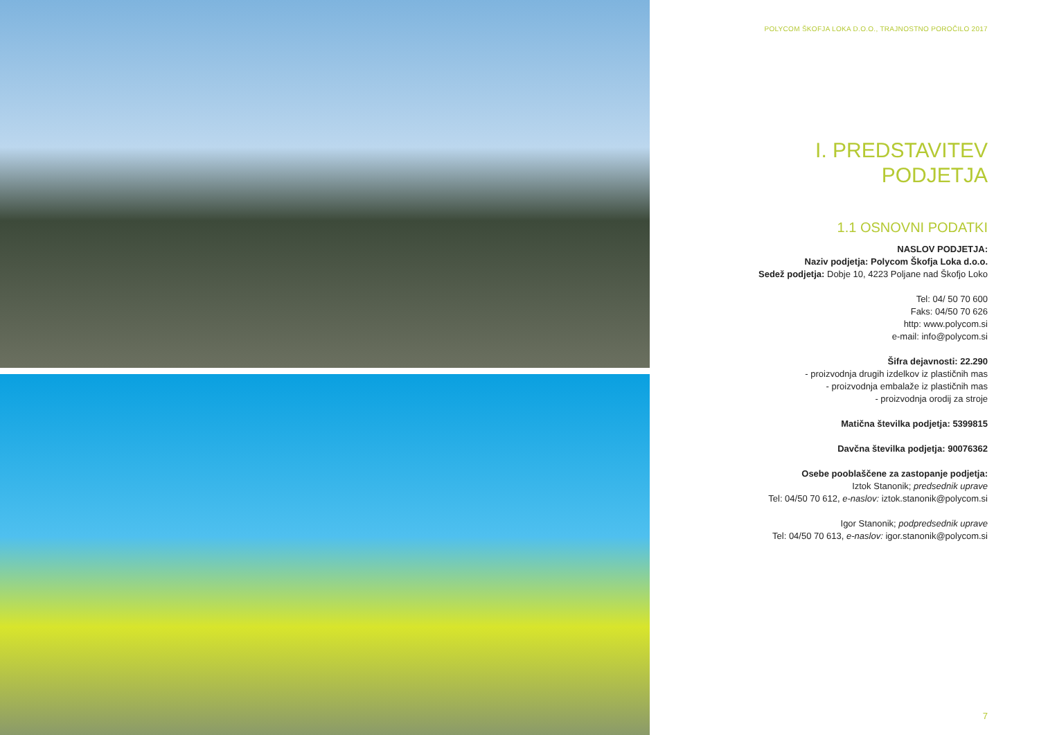POLYCOM ŠKOFJA LOKA D.O.O., TRAJNOSTNO POROČILO 2017
I. PREDSTAVITEV
PODJETJA
1.1 OSNOVNI PODATKI
NASLOV PODJETJA:
Naziv podjetja: Polycom Škofja Loka d.o.o.
Sedež podjetja: Dobje 10, 4223 Poljane nad Škofjo Loko
Tel: 04/ 50 70 600
Faks: 04/50 70 626
http: www.polycom.si
e-mail: info@polycom.si
Šifra dejavnosti: 22.290
- proizvodnja drugih izdelkov iz plastičnih mas
- proizvodnja embalaže iz plastičnih mas
- proizvodnja orodij za stroje
Matična številka podjetja: 5399815
Davčna številka podjetja: 90076362
Osebe pooblaščene za zastopanje podjetja:
Iztok Stanonik; predsednik uprave
Tel: 04/50 70 612, e-naslov: iztok.stanonik@polycom.si
Igor Stanonik; podpredsednik uprave
Tel: 04/50 70 613, e-naslov: igor.stanonik@polycom.si
7